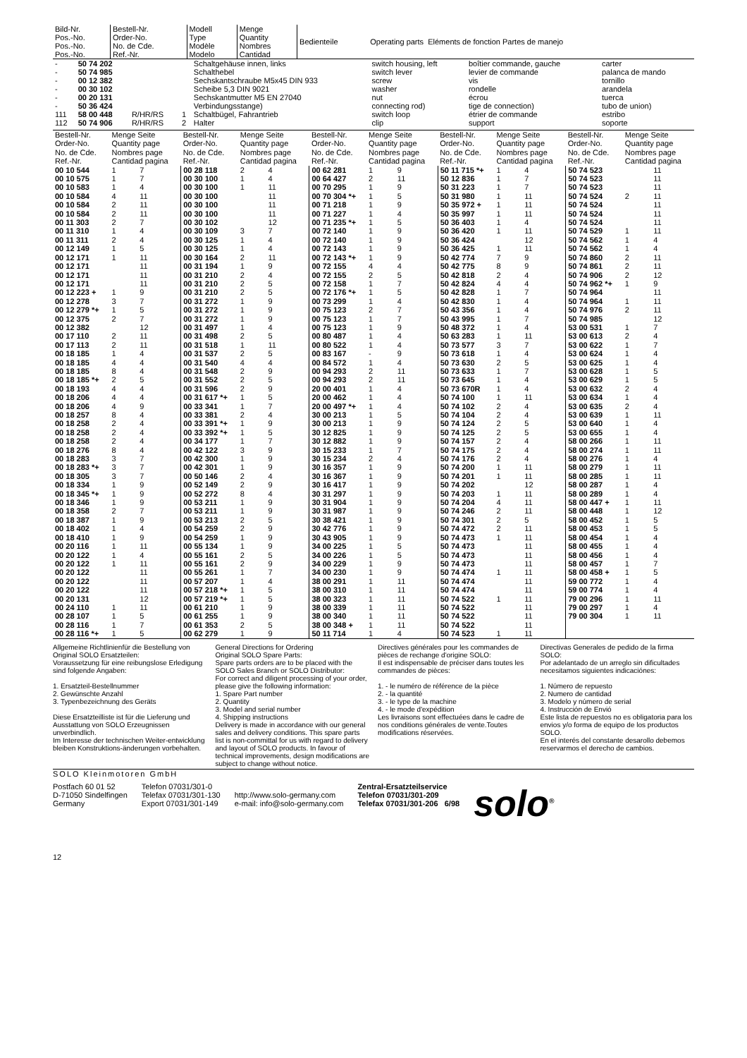| Bild-Nr. Pos.-No. Pos.-No. Pos.-No. | Bestell-Nr. Order-No. No. de Cde. Ref.-Nr. | Modell Type Modèle Modelo | Menge Quantity Nombres Cantidad | Bedienteile | Operating parts Eléments de fonction Partes de manejo |
| - - - - - - 111 112 | 50 74 202 50 74 985 00 12 382 00 30 102 00 20 131 50 36 424 58 00 448 50 74 906 | R/HR/RS R/HR/RS | 1 2 | Schaltgehäuse innen, links Schalthebel Sechskantschraube M5x45 DIN 933 Scheibe 5,3 DIN 9021 Sechskantmutter M5 EN 27040 Verbindungsstange) Schaltbügel, Fahrantrieb Halter | switch housing, left switch lever screw washer nut connecting rod) switch loop clip | boîtier commande, gauche levier de commande vis rondelle écrou tige de connection) étrier de commande support | carter palanca de mando tornillo arandela tuerca tubo de union) estribo soporte |
| Bestell-Nr. Order-No. No. de Cde. Ref.-Nr. | Menge Seite Quantity page Nombres page Cantidad pagina | | Bestell-Nr. Order-No. No. de Cde. Ref.-Nr. | Menge Seite Quantity page Nombres page Cantidad pagina | | Bestell-Nr. Order-No. No. de Cde. Ref.-Nr. | Menge Seite Quantity page Nombres page Cantidad pagina | | Bestell-Nr. Order-No. No. de Cde. Ref.-Nr. | Menge Seite Quantity page Nombres page Cantidad pagina | | Bestell-Nr. Order-No. No. de Cde. Ref.-Nr. | Menge Seite Quantity page Nombres page Cantidad pagina | |
| 00 10 544 00 10 575 00 10 583 00 10 584 00 10 584 00 10 584 00 11 303 00 11 310 00 11 311 00 12 149 00 12 171 00 12 171 00 12 171 00 12 171 00 12 223 + 00 12 278 00 12 279 *+ 00 12 375 00 12 382 00 17 110 00 17 113 00 18 185 00 18 185 00 18 185 00 18 185 *+ 00 18 193 00 18 206 00 18 206 00 18 257 00 18 258 00 18 258 00 18 258 00 18 276 00 18 283 00 18 283 *+ 00 18 305 00 18 334 00 18 345 *+ 00 18 346 00 18 358 00 18 387 00 18 402 00 18 410 00 20 116 00 20 122 00 20 122 00 20 122 00 20 122 00 20 122 00 20 131 00 24 110 00 28 107 00 28 116 00 28 116 *+ | 1 1 1 4 2 2 2 1 2 1 1 1 3 1 2 2 2 1 4 8 2 4 4 4 8 2 2 2 8 3 3 3 1 1 1 2 1 1 1 1 1 1 1 1 1 1 | 7 7 4 11 11 11 7 4 4 5 11 11 11 11 9 7 5 7 12 11 11 4 4 4 5 4 4 9 4 4 4 4 4 7 7 7 9 9 9 7 9 4 9 11 4 11 11 11 11 12 11 5 7 5 | 00 28 118 00 30 100 00 30 100 00 30 100 00 30 100 00 30 100 00 30 102 00 30 109 00 30 125 00 30 125 00 30 164 00 31 194 00 31 210 00 31 210 00 31 210 00 31 272 00 31 272 00 31 272 00 31 497 00 31 498 00 31 518 00 31 537 00 31 540 00 31 548 00 31 552 00 31 596 00 31 617 *+ 00 33 341 00 33 381 00 33 391 *+ 00 33 392 *+ 00 34 177 00 42 122 00 42 300 00 42 301 00 50 146 00 52 149 00 52 272 00 53 211 00 53 211 00 53 213 00 54 259 00 54 259 00 55 134 00 55 161 00 55 161 00 55 261 00 57 207 00 57 218 *+ 00 57 219 *+ 00 61 210 00 61 255 00 61 353 00 62 279 | 2 1 1 3 1 1 2 1 2 2 2 1 1 1 1 2 1 2 4 2 2 2 1 1 2 1 1 1 3 1 1 2 2 8 1 1 2 2 1 1 2 2 1 1 1 1 1 1 2 1 | 4 4 11 11 11 11 12 7 4 4 11 9 4 5 5 9 9 9 4 5 11 5 4 9 5 9 5 7 4 9 5 7 9 9 9 4 9 4 9 9 5 9 9 9 5 9 7 4 5 5 9 9 5 9 | 00 62 281 00 64 427 00 70 295 00 70 304 *+ 00 71 218 00 71 227 00 71 235 *+ 00 72 140 00 72 140 00 72 143 00 72 143 *+ 00 72 155 00 72 155 00 72 158 00 72 176 *+ 00 73 299 00 75 123 00 75 123 00 75 123 00 80 487 00 80 522 00 83 167 00 84 572 00 94 293 00 94 293 20 00 401 20 00 462 20 00 497 *+ 30 00 213 30 00 213 30 12 825 30 12 882 30 15 233 30 15 234 30 16 357 30 16 367 30 16 417 30 31 297 30 31 904 30 31 987 30 38 421 30 42 776 30 43 905 34 00 225 34 00 226 34 00 229 34 00 230 38 00 291 38 00 310 38 00 323 38 00 339 38 00 340 38 00 348 + 50 11 714 | 1 2 1 1 1 1 1 1 1 1 1 4 2 1 1 1 2 1 1 1 1 - 1 2 2 1 1 1 1 1 1 1 1 2 1 1 1 1 1 1 1 1 1 1 1 1 1 1 1 1 1 1 1 1 | 9 11 9 5 9 4 5 9 9 9 9 4 5 7 5 4 7 7 9 4 4 9 4 11 11 4 4 4 5 9 9 9 7 4 9 9 9 9 9 9 9 9 9 5 5 9 9 11 11 11 11 11 11 4 | 50 11 715 *+ 50 12 836 50 31 223 50 31 980 50 35 972 + 50 35 997 50 36 403 50 36 420 50 36 424 50 36 425 50 42 774 50 42 775 50 42 818 50 42 824 50 42 828 50 42 830 50 43 356 50 43 995 50 48 372 50 63 283 50 73 577 50 73 618 50 73 630 50 73 633 50 73 645 50 73 670R 50 74 100 50 74 102 50 74 104 50 74 124 50 74 125 50 74 157 50 74 175 50 74 176 50 74 200 50 74 201 50 74 202 50 74 203 50 74 204 50 74 246 50 74 301 50 74 472 50 74 473 50 74 473 50 74 473 50 74 473 50 74 474 50 74 474 50 74 474 50 74 522 50 74 522 50 74 522 50 74 522 50 74 523 | 1 1 1 1 1 1 1 1 1 7 8 2 4 1 1 1 1 1 1 3 1 2 1 1 1 1 2 2 2 2 2 2 2 1 1 1 4 2 2 2 1 1 1 1 | 4 7 7 11 11 11 4 11 12 11 9 9 4 4 7 4 4 7 4 11 7 4 5 7 4 4 11 4 4 5 5 4 4 4 11 11 12 11 11 11 5 11 11 11 11 11 11 11 11 11 11 11 11 11 | 50 74 523 50 74 523 50 74 523 50 74 524 50 74 524 50 74 524 50 74 524 50 74 529 50 74 562 50 74 562 50 74 860 50 74 861 50 74 906 50 74 962 *+ 50 74 964 50 74 964 50 74 976 50 74 985 53 00 531 53 00 613 53 00 622 53 00 624 53 00 625 53 00 628 53 00 629 53 00 632 53 00 634 53 00 635 53 00 639 53 00 640 53 00 655 58 00 266 58 00 274 58 00 276 58 00 279 58 00 285 58 00 287 58 00 289 58 00 447 + 58 00 448 58 00 452 58 00 453 58 00 454 58 00 455 58 00 456 58 00 457 58 00 458 + 59 00 772 59 00 774 79 00 296 79 00 297 79 00 304 | 2 1 1 1 2 2 2 1 1 2 1 2 1 1 1 1 1 2 1 2 1 1 1 1 1 1 1 1 1 1 1 1 1 1 1 1 1 1 1 1 1 1 1 1 | 11 11 11 11 11 11 11 11 4 4 11 11 12 9 11 11 11 12 7 4 7 4 4 5 5 4 4 4 11 4 4 11 11 4 11 11 4 4 11 12 5 5 4 4 4 7 5 4 4 11 4 11 |
Allgemeine Richtlinienfür die Bestellung von Original SOLO Ersatzteilen:
Voraussetzung für eine reibungslose Erledigung sind folgende Angaben:
1. Ersatzteil-Bestellnummer
2. Gewünschte Anzahl
3. Typenbezeichnung des Geräts
Diese Ersatzteilliste ist für die Lieferung und Ausstattung von SOLO Erzeugnissen unverbindlich.
Im Interesse der technischen Weiter-entwicklung bleiben Konstruktions-änderungen vorbehalten.
General Directions for Ordering
Original SOLO Spare Parts:
Spare parts orders are to be placed with the SOLO Sales Branch or SOLO Distributor:
For correct and diligent processing of your order, please give the following information:
1. Spare Part number
2. Quantity
3. Model and serial number
4. Shipping instructions
Delivery is made in accordance with our general sales and delivery conditions. This spare parts list is non-committal for us with regard to delivery and layout of SOLO products. In favour of technical improvements, design modifications are subject to change without notice.
Directives générales pour les commandes de pièces de rechange d'origine SOLO:
Il est indispensable de préciser dans toutes les commandes de pièces:
1. - le numéro de référence de la pièce
2. - la quantité
3. - le type de la machine
4. - le mode d'expédition
Les livraisons sont effectuées dans le cadre de nos conditions générales de vente.Toutes modifications réservées.
Directivas Generales de pedido de la firma SOLO:
Por adelantado de un arreglo sin dificultades necesitamos siguientes indicaciónes:
1. Número de repuesto
2. Numero de cantidad
3. Modelo y número de serial
4. Instrucción de Envió
Este lista de repuestos no es obligatoria para los envios y/o forma de equipo de los productos SOLO.
En el interés del constante desarollo debemos reservarmos el derecho de cambios.
SOLO Kleinmotoren GmbH
Postfach 60 01 52
D-71050 Sindelfingen
Germany
Telefon 07031/301-0
Telefax 07031/301-130
Export 07031/301-149
http://www.solo-germany.com
e-mail: info@solo-germany.com
Zentral-Ersatzteilservice
Telefon 07031/301-209
Telefax 07031/301-206 6/98
solo<sup>®</sup>
12